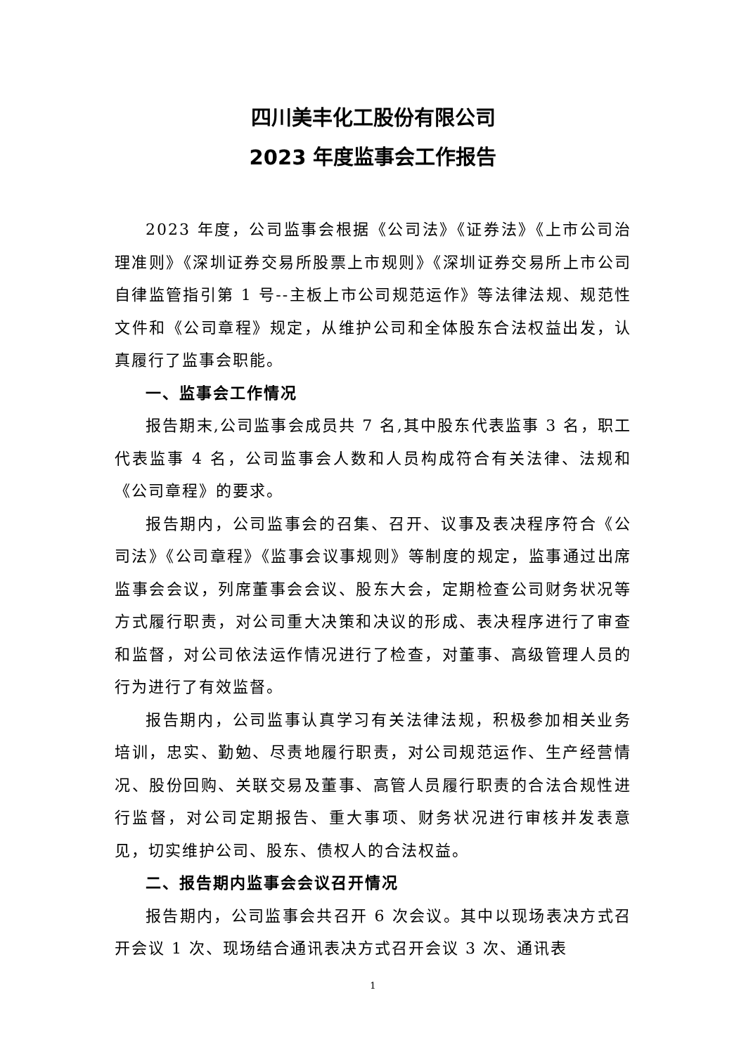四川美丰化工股份有限公司
2023 年度监事会工作报告
2023 年度，公司监事会根据《公司法》《证券法》《上市公司治理准则》《深圳证券交易所股票上市规则》《深圳证券交易所上市公司自律监管指引第 1 号--主板上市公司规范运作》等法律法规、规范性文件和《公司章程》规定，从维护公司和全体股东合法权益出发，认真履行了监事会职能。
一、监事会工作情况
报告期末,公司监事会成员共 7 名,其中股东代表监事 3 名，职工代表监事 4 名，公司监事会人数和人员构成符合有关法律、法规和《公司章程》的要求。
报告期内，公司监事会的召集、召开、议事及表决程序符合《公司法》《公司章程》《监事会议事规则》等制度的规定，监事通过出席监事会会议，列席董事会会议、股东大会，定期检查公司财务状况等方式履行职责，对公司重大决策和决议的形成、表决程序进行了审查和监督，对公司依法运作情况进行了检查，对董事、高级管理人员的行为进行了有效监督。
报告期内，公司监事认真学习有关法律法规，积极参加相关业务培训，忠实、勤勉、尽责地履行职责，对公司规范运作、生产经营情况、股份回购、关联交易及董事、高管人员履行职责的合法合规性进行监督，对公司定期报告、重大事项、财务状况进行审核并发表意见，切实维护公司、股东、债权人的合法权益。
二、报告期内监事会会议召开情况
报告期内，公司监事会共召开 6 次会议。其中以现场表决方式召开会议 1 次、现场结合通讯表决方式召开会议 3 次、通讯表
1